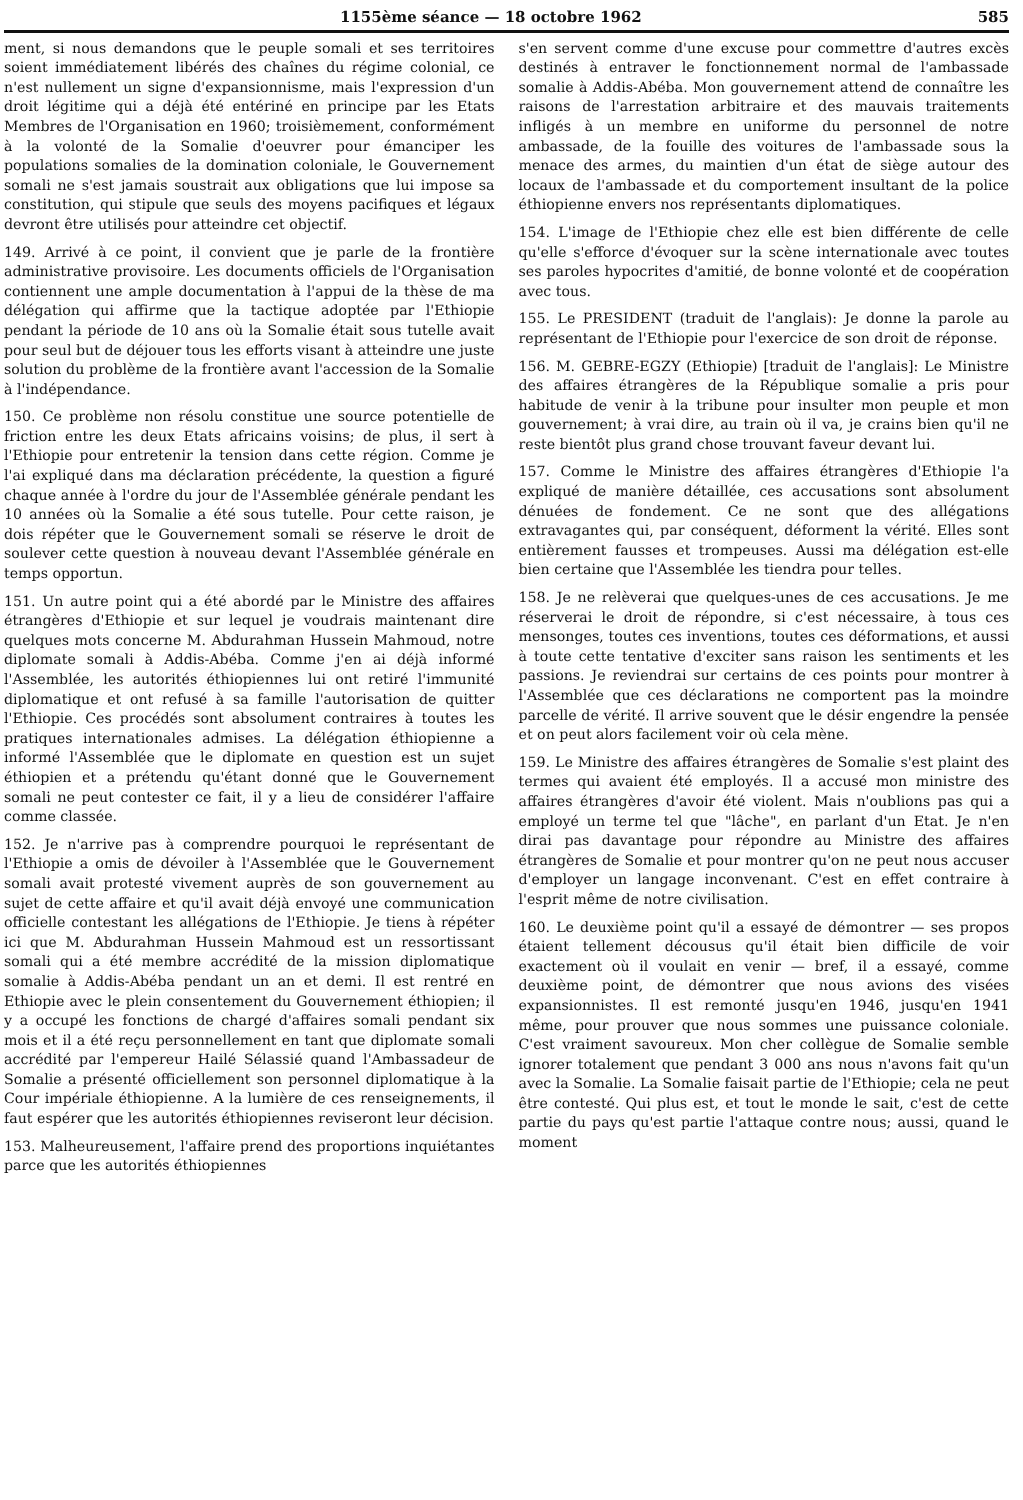1155ème séance — 18 octobre 1962 585
ment, si nous demandons que le peuple somali et ses territoires soient immédiatement libérés des chaînes du régime colonial, ce n'est nullement un signe d'expansionnisme, mais l'expression d'un droit légitime qui a déjà été entériné en principe par les Etats Membres de l'Organisation en 1960; troisièmement, conformément à la volonté de la Somalie d'oeuvrer pour émanciper les populations somalies de la domination coloniale, le Gouvernement somali ne s'est jamais soustrait aux obligations que lui impose sa constitution, qui stipule que seuls des moyens pacifiques et légaux devront être utilisés pour atteindre cet objectif.
149. Arrivé à ce point, il convient que je parle de la frontière administrative provisoire. Les documents officiels de l'Organisation contiennent une ample documentation à l'appui de la thèse de ma délégation qui affirme que la tactique adoptée par l'Ethiopie pendant la période de 10 ans où la Somalie était sous tutelle avait pour seul but de déjouer tous les efforts visant à atteindre une juste solution du problème de la frontière avant l'accession de la Somalie à l'indépendance.
150. Ce problème non résolu constitue une source potentielle de friction entre les deux Etats africains voisins; de plus, il sert à l'Ethiopie pour entretenir la tension dans cette région. Comme je l'ai expliqué dans ma déclaration précédente, la question a figuré chaque année à l'ordre du jour de l'Assemblée générale pendant les 10 années où la Somalie a été sous tutelle. Pour cette raison, je dois répéter que le Gouvernement somali se réserve le droit de soulever cette question à nouveau devant l'Assemblée générale en temps opportun.
151. Un autre point qui a été abordé par le Ministre des affaires étrangères d'Ethiopie et sur lequel je voudrais maintenant dire quelques mots concerne M. Abdurahman Hussein Mahmoud, notre diplomate somali à Addis-Abéba. Comme j'en ai déjà informé l'Assemblée, les autorités éthiopiennes lui ont retiré l'immunité diplomatique et ont refusé à sa famille l'autorisation de quitter l'Ethiopie. Ces procédés sont absolument contraires à toutes les pratiques internationales admises. La délégation éthiopienne a informé l'Assemblée que le diplomate en question est un sujet éthiopien et a prétendu qu'étant donné que le Gouvernement somali ne peut contester ce fait, il y a lieu de considérer l'affaire comme classée.
152. Je n'arrive pas à comprendre pourquoi le représentant de l'Ethiopie a omis de dévoiler à l'Assemblée que le Gouvernement somali avait protesté vivement auprès de son gouvernement au sujet de cette affaire et qu'il avait déjà envoyé une communication officielle contestant les allégations de l'Ethiopie. Je tiens à répéter ici que M. Abdurahman Hussein Mahmoud est un ressortissant somali qui a été membre accrédité de la mission diplomatique somalie à Addis-Abéba pendant un an et demi. Il est rentré en Ethiopie avec le plein consentement du Gouvernement éthiopien; il y a occupé les fonctions de chargé d'affaires somali pendant six mois et il a été reçu personnellement en tant que diplomate somali accrédité par l'empereur Hailé Sélassié quand l'Ambassadeur de Somalie a présenté officiellement son personnel diplomatique à la Cour impériale éthiopienne. A la lumière de ces renseignements, il faut espérer que les autorités éthiopiennes reviseront leur décision.
153. Malheureusement, l'affaire prend des proportions inquiétantes parce que les autorités éthiopiennes
s'en servent comme d'une excuse pour commettre d'autres excès destinés à entraver le fonctionnement normal de l'ambassade somalie à Addis-Abéba. Mon gouvernement attend de connaître les raisons de l'arrestation arbitraire et des mauvais traitements infligés à un membre en uniforme du personnel de notre ambassade, de la fouille des voitures de l'ambassade sous la menace des armes, du maintien d'un état de siège autour des locaux de l'ambassade et du comportement insultant de la police éthiopienne envers nos représentants diplomatiques.
154. L'image de l'Ethiopie chez elle est bien différente de celle qu'elle s'efforce d'évoquer sur la scène internationale avec toutes ses paroles hypocrites d'amitié, de bonne volonté et de coopération avec tous.
155. Le PRESIDENT (traduit de l'anglais): Je donne la parole au représentant de l'Ethiopie pour l'exercice de son droit de réponse.
156. M. GEBRE-EGZY (Ethiopie) [traduit de l'anglais]: Le Ministre des affaires étrangères de la République somalie a pris pour habitude de venir à la tribune pour insulter mon peuple et mon gouvernement; à vrai dire, au train où il va, je crains bien qu'il ne reste bientôt plus grand chose trouvant faveur devant lui.
157. Comme le Ministre des affaires étrangères d'Ethiopie l'a expliqué de manière détaillée, ces accusations sont absolument dénuées de fondement. Ce ne sont que des allégations extravagantes qui, par conséquent, déforment la vérité. Elles sont entièrement fausses et trompeuses. Aussi ma délégation est-elle bien certaine que l'Assemblée les tiendra pour telles.
158. Je ne relèverai que quelques-unes de ces accusations. Je me réserverai le droit de répondre, si c'est nécessaire, à tous ces mensonges, toutes ces inventions, toutes ces déformations, et aussi à toute cette tentative d'exciter sans raison les sentiments et les passions. Je reviendrai sur certains de ces points pour montrer à l'Assemblée que ces déclarations ne comportent pas la moindre parcelle de vérité. Il arrive souvent que le désir engendre la pensée et on peut alors facilement voir où cela mène.
159. Le Ministre des affaires étrangères de Somalie s'est plaint des termes qui avaient été employés. Il a accusé mon ministre des affaires étrangères d'avoir été violent. Mais n'oublions pas qui a employé un terme tel que "lâche", en parlant d'un Etat. Je n'en dirai pas davantage pour répondre au Ministre des affaires étrangères de Somalie et pour montrer qu'on ne peut nous accuser d'employer un langage inconvenant. C'est en effet contraire à l'esprit même de notre civilisation.
160. Le deuxième point qu'il a essayé de démontrer — ses propos étaient tellement décousus qu'il était bien difficile de voir exactement où il voulait en venir — bref, il a essayé, comme deuxième point, de démontrer que nous avions des visées expansionnistes. Il est remonté jusqu'en 1946, jusqu'en 1941 même, pour prouver que nous sommes une puissance coloniale. C'est vraiment savoureux. Mon cher collègue de Somalie semble ignorer totalement que pendant 3 000 ans nous n'avons fait qu'un avec la Somalie. La Somalie faisait partie de l'Ethiopie; cela ne peut être contesté. Qui plus est, et tout le monde le sait, c'est de cette partie du pays qu'est partie l'attaque contre nous; aussi, quand le moment